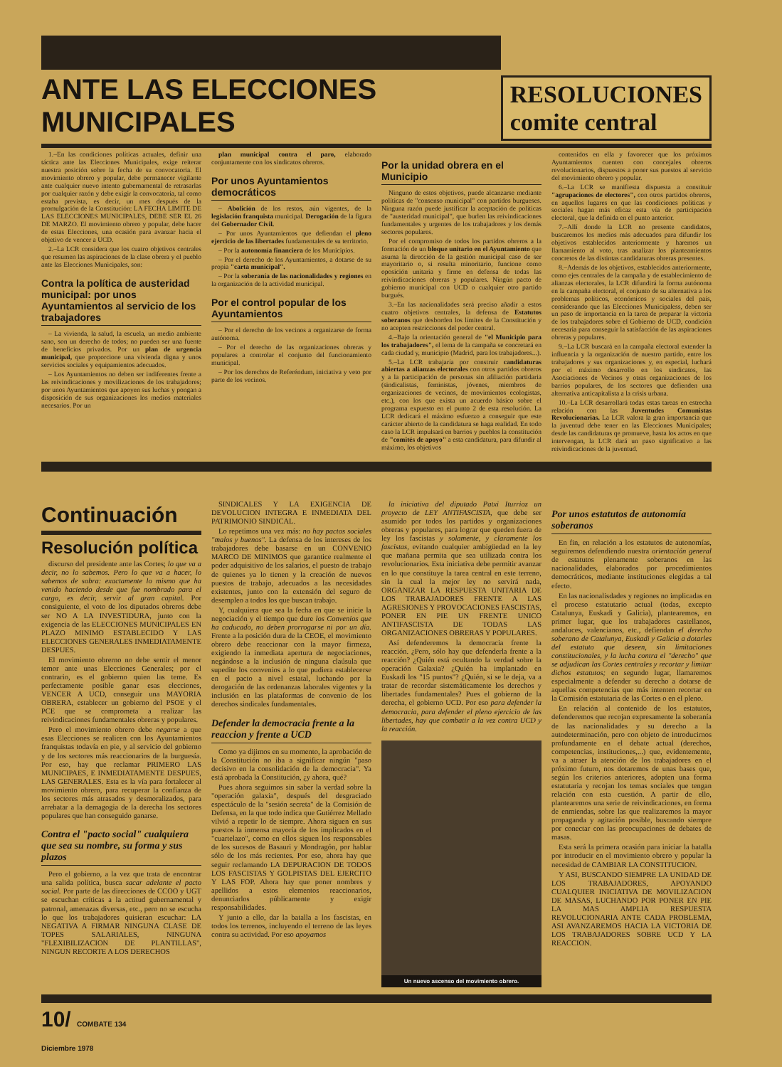ANTE LAS ELECCIONES MUNICIPALES
RESOLUCIONES
comite central
1.–En las condiciones políticas actuales, definir una táctica ante las Elecciones Municipales, exige reiterar nuestra posición sobre la fecha de su convocatoria. El movimiento obrero y popular, debe permanecer vigilante ante cualquier nuevo intento gubernamental de retrasarlas por cualquier razón y debe exigir la convocatoria, tal como estaba prevista, es decir, un mes después de la promulgación de la Constitución: LA FECHA LIMITE DE LAS ELECCIONES MUNICIPALES, DEBE SER EL 26 DE MARZO. El movimiento obrero y popular, debe hacer de estas Elecciones, una ocasión para avanzar hacia el objetivo de vencer a UCD.
2.–La LCR considera que los cuatro objetivos centrales que resumen las aspiraciones de la clase obrera y el pueblo ante las Elecciones Municipales, son:
Contra la política de austeridad municipal: por unos Ayuntamientos al servicio de los trabajadores
– La vivienda, la salud, la escuela, un medio ambiente sano, son un derecho de todos; no pueden ser una fuente de beneficios privados. Por un plan de urgencia municipal, que proporcione una vivienda digna y unos servicios sociales y equipamientos adecuados.
– Los Ayuntamientos no deben ser indiferentes frente a las reivindicaciones y movilizaciones de los trabajadores; por unos Ayuntamientos que apoyen sus luchas y pongan a disposición de sus organizaciones los medios materiales necesarios. Por un
plan municipal contra el paro, elaborado conjuntamente con los sindicatos obreros.
Por unos Ayuntamientos democráticos
– Abolición de los restos, aún vigentes, de la legislación franquista municipal. Derogación de la figura del Gobernador Civil.
– Por unos Ayuntamientos que defiendan el pleno ejercicio de las libertades fundamentales de su territorio.
– Por la autonomía financiera de los Municipios.
– Por el derecho de los Ayuntamientos, a dotarse de su propia "carta municipal".
– Por la soberanía de las nacionalidades y regiones en la organización de la actividad municipal.
Por el control popular de los Ayuntamientos
– Por el derecho de los vecinos a organizarse de forma autónoma.
– Por el derecho de las organizaciones obreras y populares a controlar el conjunto del funcionamiento municipal.
– Por los derechos de Referéndum, iniciativa y veto por parte de los vecinos.
Por la unidad obrera en el Municipio
Ninguno de estos objetivos, puede alcanzarse mediante políticas de "consenso municipal" con partidos burgueses. Ninguna razón puede justificar la aceptación de políticas de "austeridad municipal", que burlen las reivindicaciones fundamentales y urgentes de los trabajadores y los demás sectores populares.
Por el compromiso de todos los partidos obreros a la formación de un bloque unitario en el Ayuntamiento que asuma la dirección de la gestión municipal caso de ser mayoritario o, si resulta minoritario, funcione como oposición unitaria y firme en defensa de todas las reivindicaciones obreras y populares. Ningún pacto de gobierno municipal con UCD o cualquier otro partido burgués.
3.–En las nacionalidades será preciso añadir a estos cuatro objetivos centrales, la defensa de Estatutos soberanos que desborden los límites de la Constitución y no acepten restricciones del poder central.
4.–Bajo la orientación general de "el Municipio para los trabajadores", el lema de la campaña se concretará en cada ciudad y, municipio (Madrid, para los trabajadores...).
5.–La LCR trabajaría por construir candidaturas abiertas a alianzas electorales con otros partidos obreros y a la participación de personas sin afiliación partidaria (sindicalistas, feministas, jóvenes, miembros de organizaciones de vecinos, de movimientos ecologistas, etc.), con los que exista un acuerdo básico sobre el programa expuesto en el punto 2 de esta resolución. La LCR dedicará el máximo esfuerzo a conseguir que este carácter abierto de la candidatura se haga realidad. En todo caso la LCR impulsará en barrios y pueblos la constitución de "comités de apoyo" a esta candidatura, para difundir al máximo, los objetivos
contenidos en ella y favorecer que los próximos Ayuntamientos cuenten con concejales obreros revolucionarios, dispuestos a poner sus puestos al servicio del movimiento obrero y popular.
6.–La LCR se manifiesta dispuesta a constituir "agrupaciones de electores", con otros partidos obreros, en aquellos lugares en que las condiciones políticas y sociales hagan más eficaz esta vía de participación electoral, que la definida en el punto anterior.
7.–Allí donde la LCR no presente candidatos, buscaremos los medios más adecuados para difundir los objetivos establecidos anteriormente y haremos un llamamiento al voto, tras analizar los planteamientos concretos de las distintas candidaturas obreras presentes.
8.–Además de los objetivos, establecidos anteriormente, como ejes centrales de la campaña y de establecimiento de alianzas electorales, la LCR difundirá la forma autónoma en la campaña electoral, el conjunto de su alternativa a los problemas políticos, económicos y sociales del país, considerando que las Elecciones Municipaless, deben ser un paso de importancia en la tarea de preparar la victoria de los trabajadores sobre el Gobierno de UCD, condición necesaria para conseguir la satisfacción de las aspiraciones obreras y populares.
9.–La LCR buscará en la campaña electoral extender la influencia y la organización de nuestro partido, entre los trabajadores y sus organizaciones y, en especial, luchará por el máximo desarrollo en los sindicatos, las Asociaciones de Vecinos y otras organizaciones de los barrios populares, de los sectores que defienden una alternativa anticapitalista a la crisis urbana.
10.–La LCR desarrollará todas estas tareas en estrecha relación con las Juventudes Comunistas Revolucionarias. La LCR valora la gran importancia que la juventud debe tener en las Elecciones Municipales; desde las candidaturas qe promueve, hasta los actos en que intervengan, la LCR dará un paso significativo a las reivindicaciones de la juventud.
Continuación
Resolución política
discurso del presidente ante las Cortes; lo que va a decir, no lo sabemos. Pero lo que va a hacer, lo sabemos de sobra: exactamente lo mismo que ha venido haciendo desde que fue nombrado para el cargo, es decir, servir al gran capital. Por consiguiente, el voto de los diputados obreros debe ser NO A LA INVESTIDURA, junto con la exigencia de las ELECCIONES MUNICIPALES EN PLAZO MINIMO ESTABLECIDO Y LAS ELECCIONES GENERALES INMEDIATAMENTE DESPUES.
El movimiento obrerno no debe sentir el menor temor ante unas Elecciones Generales; por el contrario, es el gobierno quien las teme. Es perfectamente posible ganar esas elecciones, VENCER A UCD, conseguir una MAYORIA OBRERA, establecer un gobierno del PSOE y el PCE que se comprometa a realizar las reivindicaciones fundamentales obreras y populares.
Pero el movimiento obrero debe negarse a que esas Elecciones se realicen con los Ayuntamientos franquistas todavía en pie, y al servicio del gobierno y de los sectores más reaccionarios de la burguesía. Por eso, hay que reclamar PRIMERO LAS MUNICIPAES, E INMEDIATAMENTE DESPUES, LAS GENERALES. Esta es la vía para fortalecer al movimiento obrero, para recuperar la confianza de los sectores más atrasados y desmoralizados, para arrebatar a la demagogia de la derecha los sectores populares que han conseguido ganarse.
Contra el "pacto social" cualquiera que sea su nombre, su forma y sus plazos
Pero el gobierno, a la vez que trata de encontrar una salida política, busca sacar adelante el pacto social. Por parte de las direcciones de CCOO y UGT se escuchan críticas a la actitud gubernamental y patronal, amenazas diversas, etc., pero no se escucha lo que los trabajadores quisieran escuchar: LA NEGATIVA A FIRMAR NINGUNA CLASE DE TOPES SALARIALES, NINGUNA "FLEXIBILIZACION DE PLANTILLAS", NINGUN RECORTE A LOS DERECHOS
SINDICALES Y LA EXIGENCIA DE DEVOLUCION INTEGRA E INMEDIATA DEL PATRIMONIO SINDICAL.
Lo repetimos una vez más: no hay pactos sociales "malos y buenos". La defensa de los intereses de los trabajadores debe basarse en un CONVENIO MARCO DE MINIMOS que garantice realmente el poder adquisitivo de los salarios, el puesto de trabajo de quienes ya lo tienen y la creación de nuevos puestos de trabajo, adecuados a las necesidades existentes, junto con la extensión del seguro de desempleo a todos los que buscan trabajo.
Y, cualquiera que sea la fecha en que se inicie la negociación y el tiempo que dure los Convenios que ha caducado, no deben prorrogarse ni por un día. Frente a la posición dura de la CEOE, el movimiento obrero debe reaccionar con la mayor firmeza, exigiendo la inmediata apertura de negociaciones, negándose a la inclusión de ninguna claúsula que supedite los convenios a lo que pudiera establecerse en el pacto a nivel estatal, luchando por la derogación de las ordenanzas laborales vigentes y la inclusión en las plataformas de convenio de los derechos sindicales fundamentales.
Defender la democracia frente a la reaccion y frente a UCD
Como ya dijimos en su momento, la aprobación de la Constitución no iba a significar ningún "paso decisivo en la consolidación de la democracia". Ya está aprobada la Constitución, ¿y ahora, qué?
Pues ahora seguimos sin saber la verdad sobre la "operación galaxia", después del desgraciado espectáculo de la "sesión secreta" de la Comisión de Defensa, en la que todo indica que Gutiérrez Mellado vilvió a repetir lo de siempre. Ahora siguen en sus puestos la inmensa mayoría de los implicados en el "cuartelazo", como en ellos siguen los responsables de los sucesos de Basauri y Mondragón, por hablar sólo de los más recientes. Por eso, ahora hay que seguir reclamando LA DEPURACION DE TODOS LOS FASCISTAS Y GOLPISTAS DEL EJERCITO Y LAS FOP. Ahora hay que poner nombres y apellidos a estos elementos reaccionarios, denunciarlos públicamente y exigir responsabilidades.
Y junto a ello, dar la batalla a los fascistas, en todos los terrenos, incluyendo el terreno de las leyes contra su actividad. Por eso apoyamos
la iniciativa del diputado Patxi Iturrioz un proyecto de LEY ANTIFASCISTA, que debe ser asumido por todos los partidos y organizaciones obreras y populares, para lograr que queden fuera de ley los fascistas y solamente, y claramente los fascistas, evitando cualquier ambigüedad en la ley que mañana permita que sea utilizada contra los revolucionarios. Esta iniciativa debe permitir avanzar en lo que constituye la tarea central en este terreno, sin la cual la mejor ley no servirá nada, ORGANIZAR LA RESPUESTA UNITARIA DE LOS TRABAJADORES FRENTE A LAS AGRESIONES Y PROVOCACIONES FASCISTAS, PONER EN PIE UN FRENTE UNICO ANTIFASCISTA DE TODAS LAS ORGANIZACIONES OBRERAS Y POPULARES.
Así defenderemos la democracia frente la reacción. ¿Pero, sólo hay que defenderla frente a la reacción? ¿Quién está ocultando la verdad sobre la operación Galaxia? ¿Quién ha implantado en Euskadi los "15 puntos"? ¿Quién, si se le deja, va a tratar de recordar sistemáticamente los derechos y libertades fundamentales? Pues el gobierno de la derecha, el gobierno UCD. Por eso para defender la democracia, para defender el pleno ejercicio de las libertades, hay que combatir a la vez contra UCD y la reacción.
Un nuevo ascenso del movimiento obrero.
Por unos estatutos de autonomía soberanos
En fin, en relación a los estatutos de autonomías, seguiremos defendiendo nuestra orientación general de estatutos plenamente soberanos en las nacionalidades, elaborados por procedimientos democráticos, mediante instituciones elegidas a tal efecto.
En las nacionalisdades y regiones no implicadas en el proceso estatutario actual (todas, excepto Catalunya, Euskadi y Galicia), plantearemos, en primer lugar, que los trabajadores castellanos, andaluces, valencianos, etc., defiendan el derecho soberano de Catalunya, Euskadi y Galicia a dotarles del estatuto que deseen, sin limitaciones constitucionales, y la lucha contra el "derecho" que se adjudican las Cortes centrales y recortar y limitar dichos estatutos; en segundo lugar, llamaremos especialmente a defender su derecho a dotarse de aquellas competencias que más intenten recortar en la Comisión estatutaria de las Cortes o en el pleno.
En relación al contenido de los estatutos, defenderemos que recojan expresamente la soberanía de las nacionalidades y su derecho a la autodeterminación, pero con objeto de introducirnos profundamente en el debate actual (derechos, competencias, instituciones,...) que, evidentemente, va a atraer la atención de los trabajadores en el próximo futuro, nos dotaremos de unas bases que, según los criterios anteriores, adopten una forma estatutaria y recojan los temas sociales que tengan relación con esta cuestión. A partir de ello, plantearemos una serie de reivindicaciones, en forma de enmiendas, sobre las que realizaremos la mayor propaganda y agitación posible, buscando siempre por conectar con las preocupaciones de debates de masas.
Esta será la primera ocasión para iniciar la batalla por introducir en el movimiento obrero y popular la necesidad de CAMBIAR LA CONSTITUCION.
Y ASI, BUSCANDO SIEMPRE LA UNIDAD DE LOS TRABAJADORES, APOYANDO CUALQUIER INICIATIVA DE MOVILIZACION DE MASAS, LUCHANDO POR PONER EN PIE LA MAS AMPLIA RESPUESTA REVOLUCIONARIA ANTE CADA PROBLEMA, ASI AVANZAREMOS HACIA LA VICTORIA DE LOS TRABAJADORES SOBRE UCD Y LA REACCION.
10/ COMBATE 134
Diciembre 1978